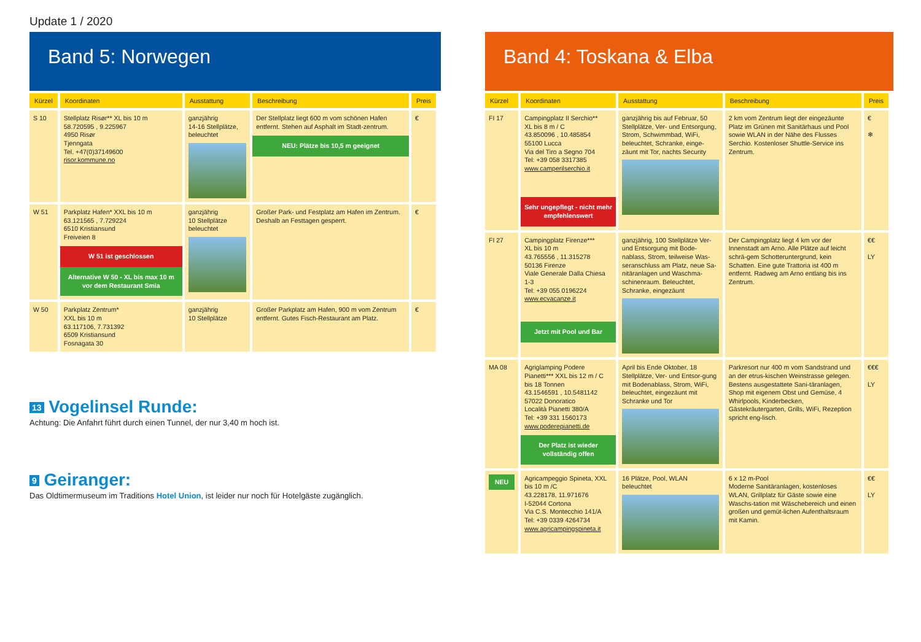Update 1 / 2020
Band 5: Norwegen
| Kürzel | Koordinaten | Ausstattung | Beschreibung | Preis |
| --- | --- | --- | --- | --- |
| S 10 | Stellplatz Risør** XL bis 10 m 58.720595 , 9.225967 4950 Risør Tjenngata Tel. +47(0)37149600 risor.kommune.no | ganzjährig 14-16 Stellplätze, beleuchtet | Der Stellplatz liegt 600 m vom schönen Hafen entfernt. Stehen auf Asphalt im Stadt-zentrum. NEU: Plätze bis 10,5 m geeignet | € |
| W 51 | Parkplatz Hafen* XXL bis 10 m 63.121565 , 7.729224 6510 Kristiansund Freiveien 8 W 51 ist geschlossen Alternative W 50 - XL bis max 10 m vor dem Restaurant Smia | ganzjährig 10 Stellplätze beleuchtet | Großer Park- und Festplatz am Hafen im Zentrum. Deshalb an Festtagen gesperrt. | € |
| W 50 | Parkplatz Zentrum* XXL bis 10 m 63.117106, 7.731392 6509 Kristiansund Fosnagata 30 | ganzjährig 10 Stellplätze | Großer Parkplatz am Hafen, 900 m vom Zentrum entfernt. Gutes Fisch-Restaurant am Platz. | € |
13 Vogelinsel Runde:
Achtung: Die Anfahrt führt durch einen Tunnel, der nur 3,40 m hoch ist.
9 Geiranger:
Das Oldtimermuseum im Traditions Hotel Union, ist leider nur noch für Hotelgäste zugänglich.
Band 4: Toskana & Elba
| Kürzel | Koordinaten | Ausstattung | Beschreibung | Preis |
| --- | --- | --- | --- | --- |
| FI 17 | Campingplatz Il Serchio** XL bis 8 m / C 43.850096 , 10.485854 55100 Lucca Via del Tiro a Segno 704 Tel: +39 058 3317385 www.camperilserchio.it Sehr ungepflegt - nicht mehr empfehlenswert | ganzjährig bis auf Februar, 50 Stellplätze, Ver- und Entsorgung, Strom, Schwimmbad, WiFi, beleuchtet, Schranke, einge-zäunt mit Tor, nachts Security | 2 km vom Zentrum liegt der eingezäunte Platz im Grünen mit Sanitärhaus und Pool sowie WLAN in der Nähe des Flusses Serchio. Kostenloser Shuttle-Service ins Zentrum. | € ❄ |
| FI 27 | Campingplatz Firenze*** XL bis 10 m 43.765556 , 11.315278 50136 Firenze Viale Generale Dalla Chiesa 1-3 Tel: +39 055 0196224 www.ecvacanze.it Jetzt mit Pool und Bar | ganzjährig, 100 Stellplätze Ver- und Entsorgung mit Bode-nablass, Strom, teilweise Was-seranschluss am Platz, neue Sa-nitäranlagen und Waschma-schinenraum. Beleuchtet, Schranke, eingezäunt | Der Campingplatz liegt 4 km vor der Innenstadt am Arno. Alle Plätze auf leicht schrä-gem Schotteruntergrund, kein Schatten. Eine gute Trattoria ist 400 m entfernt. Radweg am Arno entlang bis ins Zentrum. | €€ LY |
| MA 08 | Agriglamping Podere Pianetti*** XXL bis 12 m / C bis 18 Tonnen 43.1546591 , 10.5481142 57022 Donoratico Località Pianetti 380/A Tel: +39 331 1560173 www.poderepianetti.de Der Platz ist wieder vollständig offen | April bis Ende Oktober, 18 Stellplätze, Ver- und Entsor-gung mit Bodenablass, Strom, WiFi, beleuchtet, eingezäunt mit Schranke und Tor | Parkresort nur 400 m vom Sandstrand und an der etrus-kischen Weinstrasse gelegen. Bestens ausgestattete Sani-täranlagen, Shop mit eigenem Obst und Gemüse, 4 Whirlpools, Kinderbecken, Gästekräutergarten, Grills, WiFi, Rezeption spricht eng-lisch. | €€€ LY |
| NEU | Agricampeggio Spineta, XXL bis 10 m /C 43.228178, 11.971676 I-52044 Cortona Via C.S. Montecchio 141/A Tel: +39 0339 4264734 www.agricampingspineta.it | 16 Plätze, Pool, WLAN beleuchtet | 6 x 12 m-Pool Moderne Sanitäranlagen, kostenloses WLAN, Grillplatz für Gäste sowie eine Waschs-tation mit Wäschebereich und einen großen und gemüt-lichen Aufenthaltsraum mit Kamin. | €€ LY |